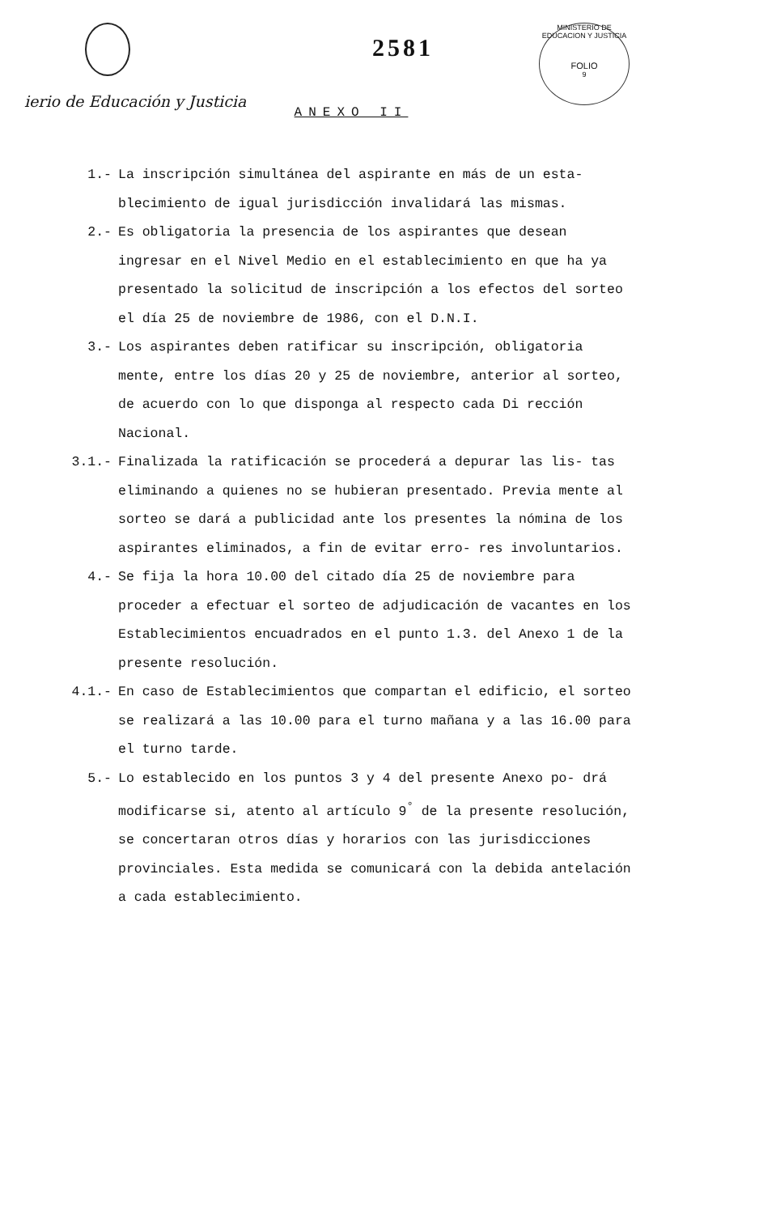ierio de Educación y Justicia
2581
MINISTERIO DE EDUCACION Y JUSTICIA
FOLIO
9
ANEXO II
1.- La inscripción simultánea del aspirante en más de un esta- blecimiento de igual jurisdicción invalidará las mismas.
2.- Es obligatoria la presencia de los aspirantes que desean ingresar en el Nivel Medio en el establecimiento en que ha ya presentado la solicitud de inscripción a los efectos del sorteo el día 25 de noviembre de 1986, con el D.N.I.
3.- Los aspirantes deben ratificar su inscripción, obligatoria mente, entre los días 20 y 25 de noviembre, anterior al sorteo, de acuerdo con lo que disponga al respecto cada Di rección Nacional.
3.1.- Finalizada la ratificación se procederá a depurar las lis- tas eliminando a quienes no se hubieran presentado. Previa mente al sorteo se dará a publicidad ante los presentes la nómina de los aspirantes eliminados, a fin de evitar erro- res involuntarios.
4.- Se fija la hora 10.00 del citado día 25 de noviembre para proceder a efectuar el sorteo de adjudicación de vacantes en los Establecimientos encuadrados en el punto 1.3. del Anexo 1 de la presente resolución.
4.1.- En caso de Establecimientos que compartan el edificio, el sorteo se realizará a las 10.00 para el turno mañana y a las 16.00 para el turno tarde.
5.- Lo establecido en los puntos 3 y 4 del presente Anexo po- drá modificarse si, atento al artículo 9<sup>°</sup> de la presente resolución, se concertaran otros días y horarios con las jurisdicciones provinciales. Esta medida se comunicará con la debida antelación a cada establecimiento.